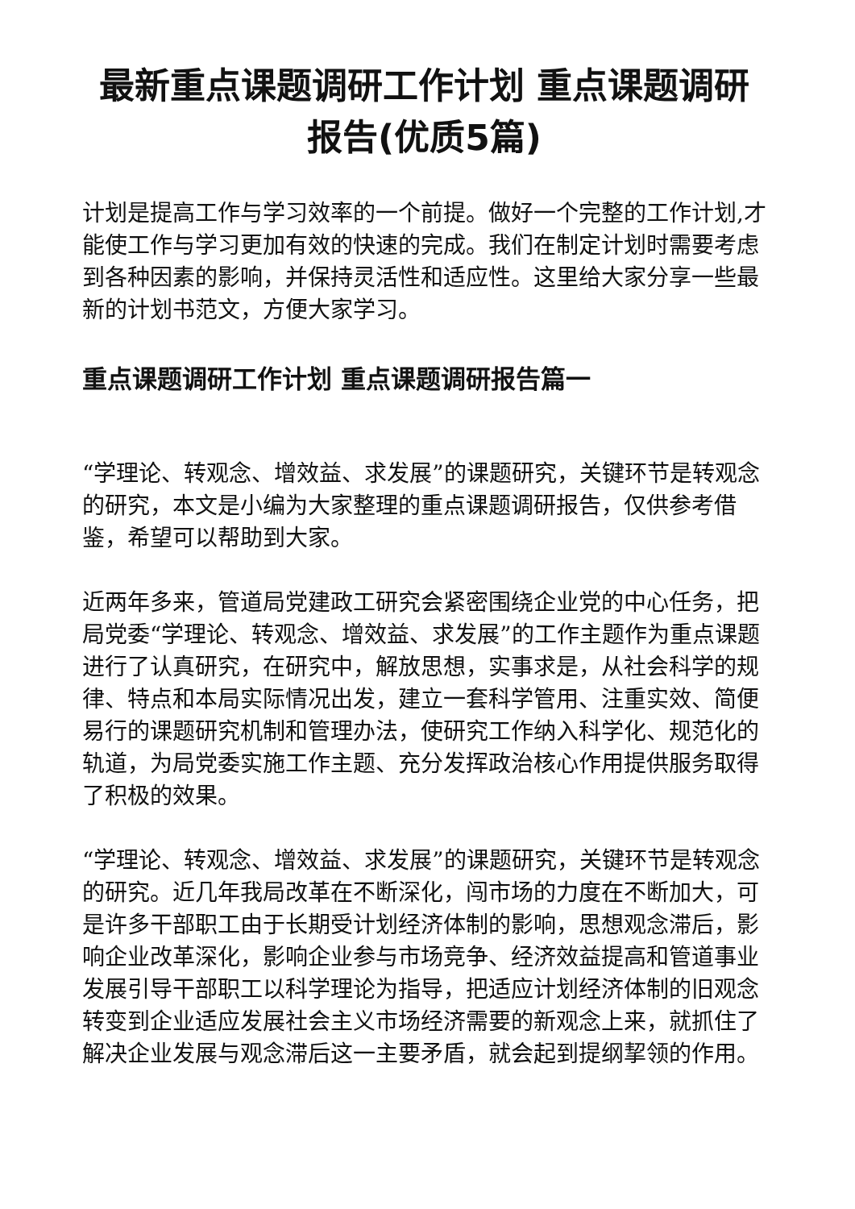最新重点课题调研工作计划 重点课题调研报告(优质5篇)
计划是提高工作与学习效率的一个前提。做好一个完整的工作计划,才能使工作与学习更加有效的快速的完成。我们在制定计划时需要考虑到各种因素的影响，并保持灵活性和适应性。这里给大家分享一些最新的计划书范文，方便大家学习。
重点课题调研工作计划 重点课题调研报告篇一
“学理论、转观念、增效益、求发展”的课题研究，关键环节是转观念的研究，本文是小编为大家整理的重点课题调研报告，仅供参考借鉴，希望可以帮助到大家。
近两年多来，管道局党建政工研究会紧密围绕企业党的中心任务，把局党委“学理论、转观念、增效益、求发展”的工作主题作为重点课题进行了认真研究，在研究中，解放思想，实事求是，从社会科学的规律、特点和本局实际情况出发，建立一套科学管用、注重实效、简便易行的课题研究机制和管理办法，使研究工作纳入科学化、规范化的轨道，为局党委实施工作主题、充分发挥政治核心作用提供服务取得了积极的效果。
“学理论、转观念、增效益、求发展”的课题研究，关键环节是转观念的研究。近几年我局改革在不断深化，闯市场的力度在不断加大，可是许多干部职工由于长期受计划经济体制的影响，思想观念滞后，影响企业改革深化，影响企业参与市场竞争、经济效益提高和管道事业发展引导干部职工以科学理论为指导，把适应计划经济体制的旧观念转变到企业适应发展社会主义市场经济需要的新观念上来，就抓住了解决企业发展与观念滞后这一主要矛盾，就会起到提纲挈领的作用。